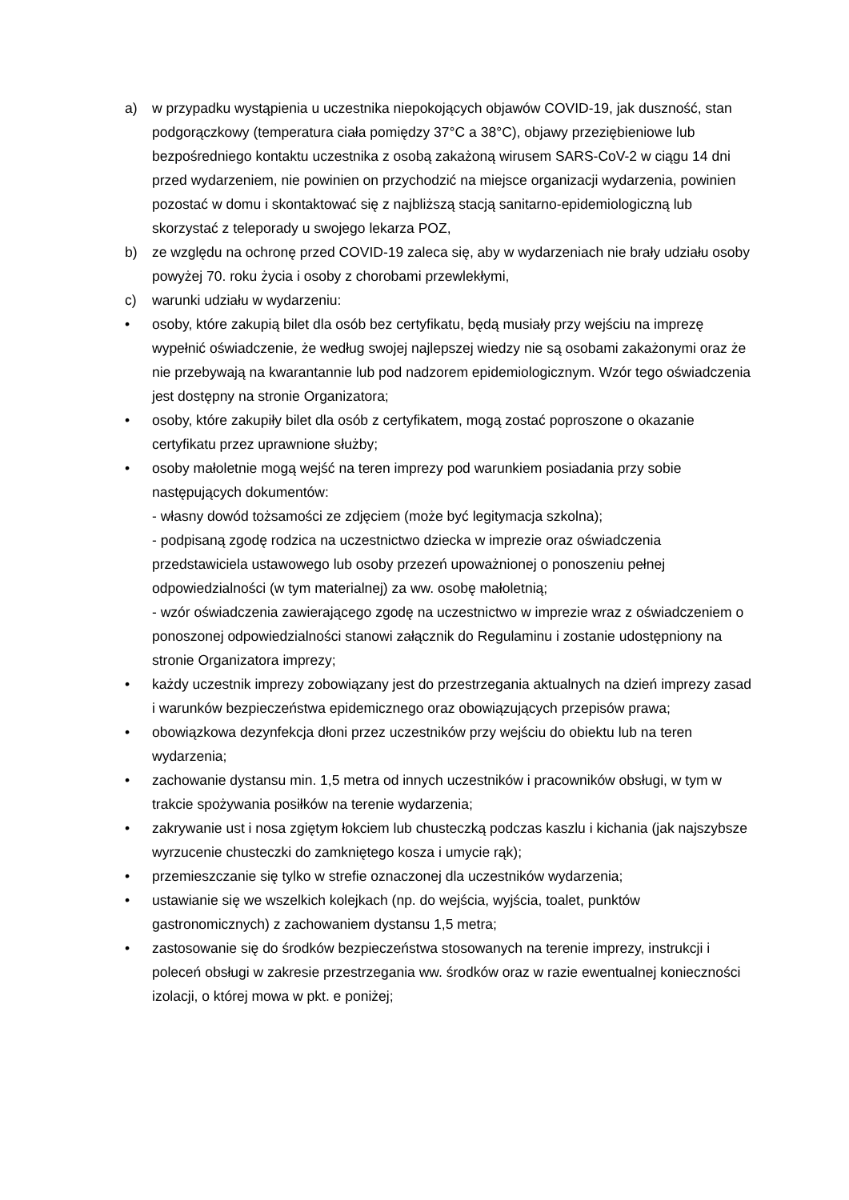a) w przypadku wystąpienia u uczestnika niepokojących objawów COVID-19, jak duszność, stan podgorączkowy (temperatura ciała pomiędzy 37°C a 38°C), objawy przeziębieniowe lub bezpośredniego kontaktu uczestnika z osobą zakażoną wirusem SARS-CoV-2 w ciągu 14 dni przed wydarzeniem, nie powinien on przychodzić na miejsce organizacji wydarzenia, powinien pozostać w domu i skontaktować się z najbliższą stacją sanitarno-epidemiologiczną lub skorzystać z teleporady u swojego lekarza POZ,
b) ze względu na ochronę przed COVID-19 zaleca się, aby w wydarzeniach nie brały udziału osoby powyżej 70. roku życia i osoby z chorobami przewlekłymi,
c) warunki udziału w wydarzeniu:
• osoby, które zakupią bilet dla osób bez certyfikatu, będą musiały przy wejściu na imprezę wypełnić oświadczenie, że według swojej najlepszej wiedzy nie są osobami zakażonymi oraz że nie przebywają na kwarantannie lub pod nadzorem epidemiologicznym. Wzór tego oświadczenia jest dostępny na stronie Organizatora;
• osoby, które zakupiły bilet dla osób z certyfikatem, mogą zostać poproszone o okazanie certyfikatu przez uprawnione służby;
• osoby małoletnie mogą wejść na teren imprezy pod warunkiem posiadania przy sobie następujących dokumentów:
- własny dowód tożsamości ze zdjęciem (może być legitymacja szkolna);
- podpisaną zgodę rodzica na uczestnictwo dziecka w imprezie oraz oświadczenia przedstawiciela ustawowego lub osoby przezeń upoważnionej o ponoszeniu pełnej odpowiedzialności (w tym materialnej) za ww. osobę małoletnią;
- wzór oświadczenia zawierającego zgodę na uczestnictwo w imprezie wraz z oświadczeniem o ponoszonej odpowiedzialności stanowi załącznik do Regulaminu i zostanie udostępniony na stronie Organizatora imprezy;
• każdy uczestnik imprezy zobowiązany jest do przestrzegania aktualnych na dzień imprezy zasad i warunków bezpieczeństwa epidemicznego oraz obowiązujących przepisów prawa;
• obowiązkowa dezynfekcja dłoni przez uczestników przy wejściu do obiektu lub na teren wydarzenia;
• zachowanie dystansu min. 1,5 metra od innych uczestników i pracowników obsługi, w tym w trakcie spożywania posiłków na terenie wydarzenia;
• zakrywanie ust i nosa zgiętym łokciem lub chusteczką podczas kaszlu i kichania (jak najszybsze wyrzucenie chusteczki do zamkniętego kosza i umycie rąk);
• przemieszczanie się tylko w strefie oznaczonej dla uczestników wydarzenia;
• ustawianie się we wszelkich kolejkach (np. do wejścia, wyjścia, toalet, punktów gastronomicznych) z zachowaniem dystansu 1,5 metra;
• zastosowanie się do środków bezpieczeństwa stosowanych na terenie imprezy, instrukcji i poleceń obsługi w zakresie przestrzegania ww. środków oraz w razie ewentualnej konieczności izolacji, o której mowa w pkt. e poniżej;